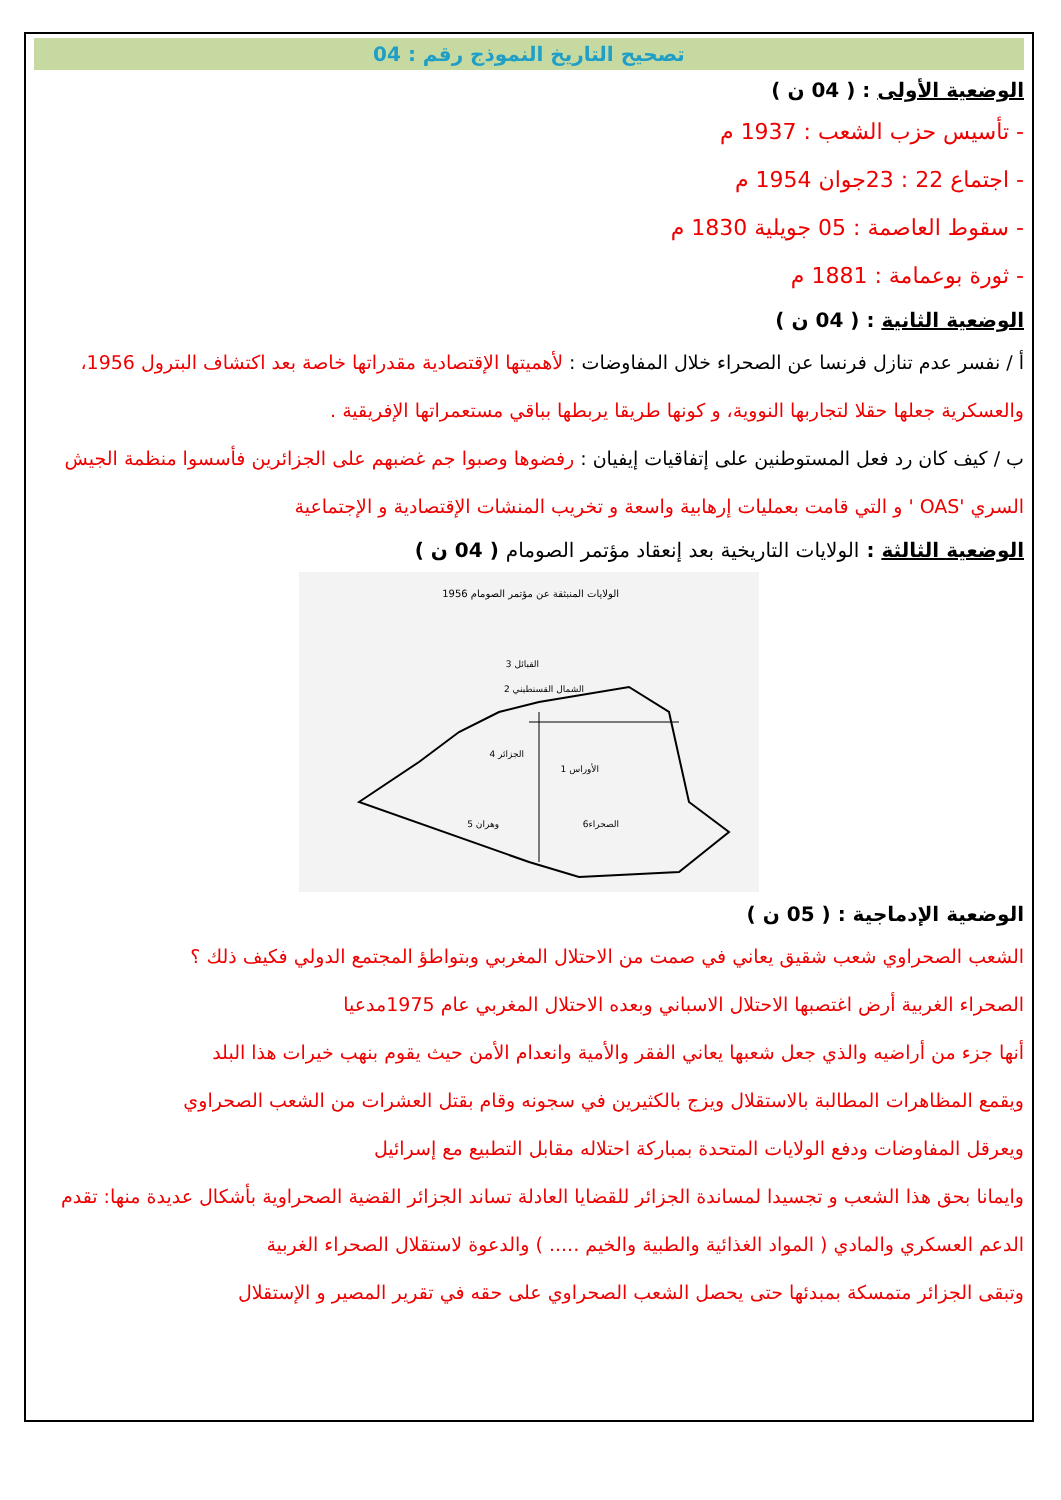تصحيح التاريخ النموذج رقم : 04
الوضعية الأولى : ( 04 ن )
- تأسيس حزب الشعب : 1937 م
- اجتماع 22 : 23جوان 1954 م
- سقوط العاصمة : 05 جويلية 1830 م
- ثورة بوعمامة : 1881 م
الوضعية الثانية : ( 04 ن )
أ / نفسر عدم تنازل فرنسا عن الصحراء خلال المفاوضات : لأهميتها الإقتصادية مقدراتها خاصة بعد اكتشاف البترول 1956، والعسكرية جعلها حقلا لتجاربها النووية، و كونها طريقا يربطها بباقي مستعمراتها الإفريقية .
ب / كيف كان رد فعل المستوطنين على إتفاقيات إيفيان : رفضوها وصبوا جم غضبهم على الجزائرين فأسسوا منظمة الجيش السري 'OAS ' و التي قامت بعمليات إرهابية واسعة و تخريب المنشات الإقتصادية و الإجتماعية
الوضعية الثالثة : الولايات التاريخية بعد إنعقاد مؤتمر الصومام ( 04 ن )
الولايات المنبثقة عن مؤتمر الصومام 1956
القبائل 3
الشمال القسنطيني 2
الجزائر 4
الأوراس 1
وهران 5
الصحراء6
الوضعية الإدماجية : ( 05 ن )
الشعب الصحراوي شعب شقيق يعاني في صمت من الاحتلال المغربي وبتواطؤ المجتمع الدولي فكيف ذلك ؟
الصحراء الغربية أرض اغتصبها الاحتلال الاسباني وبعده الاحتلال المغربي عام 1975مدعيا
أنها جزء من أراضيه والذي جعل شعبها يعاني الفقر والأمية وانعدام الأمن حيث يقوم بنهب خيرات هذا البلد
ويقمع المظاهرات المطالبة بالاستقلال ويزج بالكثيرين في سجونه وقام بقتل العشرات من الشعب الصحراوي
ويعرقل المفاوضات ودفع الولايات المتحدة بمباركة احتلاله مقابل التطبيع مع إسرائيل
وايمانا بحق هذا الشعب و تجسيدا لمساندة الجزائر للقضايا العادلة تساند الجزائر القضية الصحراوية بأشكال عديدة منها: تقدم الدعم العسكري والمادي ( المواد الغذائية والطبية والخيم ..... ) والدعوة لاستقلال الصحراء الغربية
وتبقى الجزائر متمسكة بمبدئها حتى يحصل الشعب الصحراوي على حقه في تقرير المصير و الإستقلال